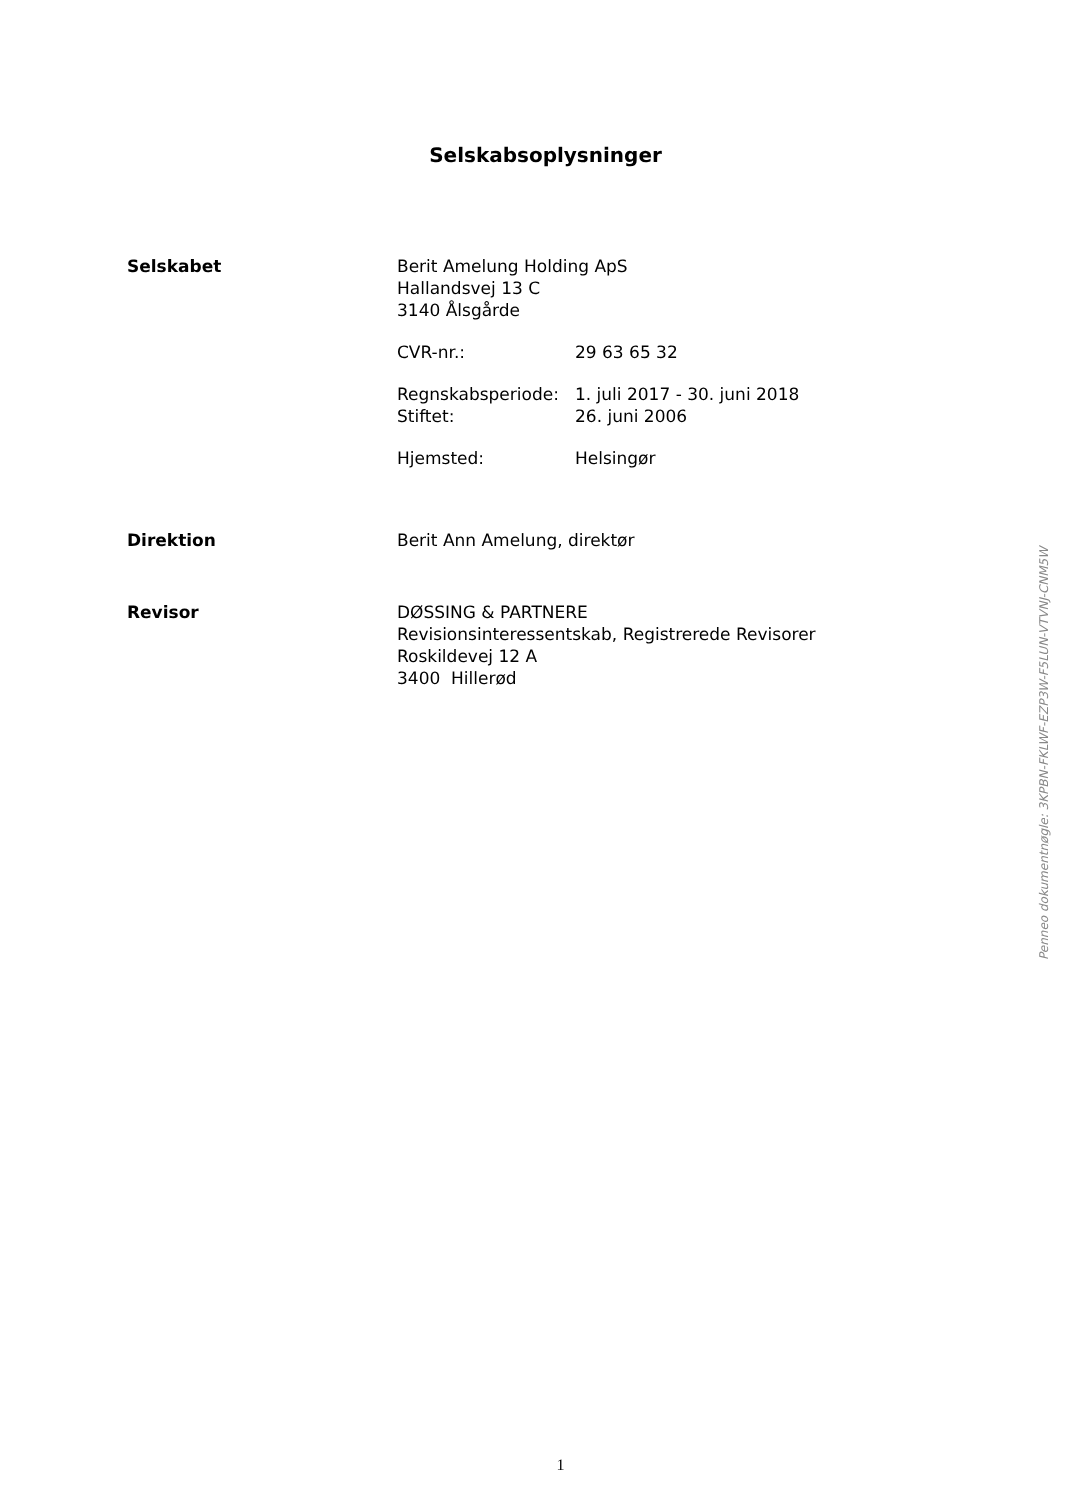Selskabsoplysninger
Selskabet Berit Amelung Holding ApS
Hallandsvej 13 C
3140 Ålsgårde
CVR-nr.: 29 63 65 32
Regnskabsperiode: 1. juli 2017 - 30. juni 2018
Stiftet: 26. juni 2006
Hjemsted: Helsingør
Direktion Berit Ann Amelung, direktør
Revisor DØSSING & PARTNERE
Revisionsinteressentskab, Registrerede Revisorer
Roskildevej 12 A
3400 Hillerød
Penneo dokumentnøgle: 3KPBN-FKLWF-EZP3W-F5LUN-VTVNJ-CNM5W
1